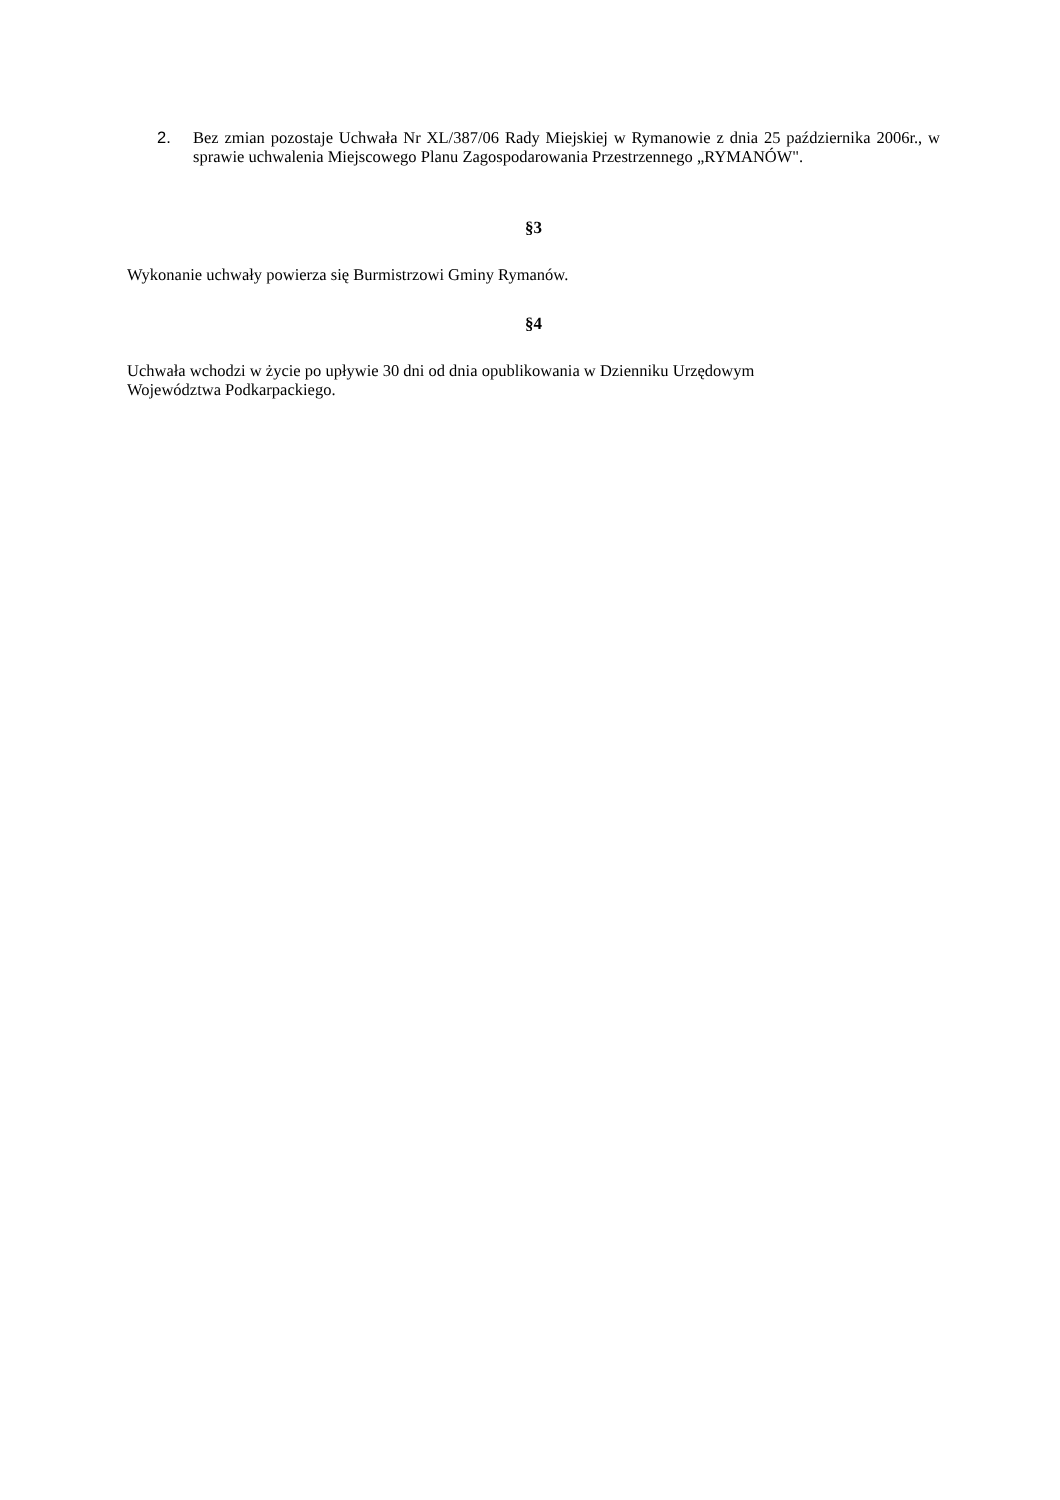2. Bez zmian pozostaje Uchwała Nr XL/387/06 Rady Miejskiej w Rymanowie z dnia 25 października 2006r., w sprawie uchwalenia Miejscowego Planu Zagospodarowania Przestrzennego „RYMANÓW".
§3
Wykonanie uchwały powierza się Burmistrzowi Gminy Rymanów.
§4
Uchwała wchodzi w życie po upływie 30 dni od dnia opublikowania w Dzienniku Urzędowym
Województwa Podkarpackiego.